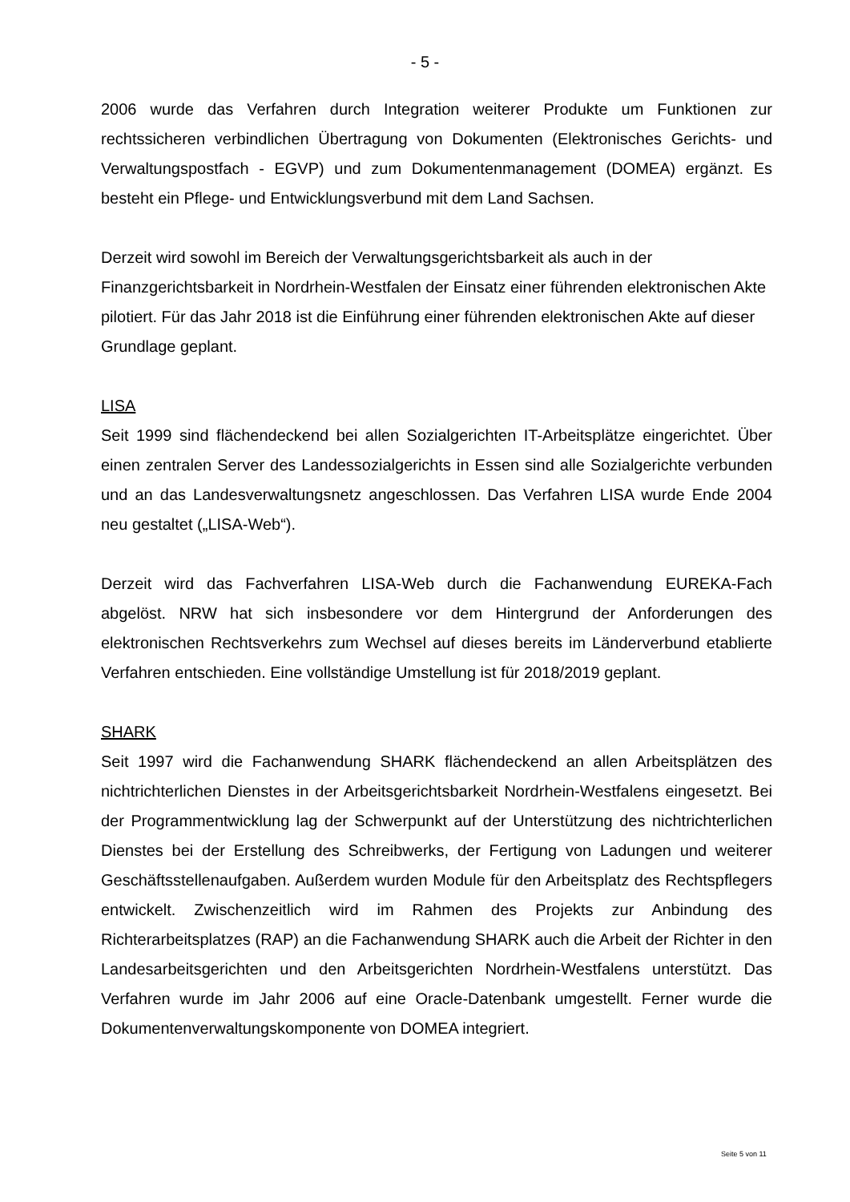- 5 -
2006 wurde das Verfahren durch Integration weiterer Produkte um Funktionen zur rechtssicheren verbindlichen Übertragung von Dokumenten (Elektronisches Gerichts- und Verwaltungspostfach - EGVP) und zum Dokumentenmanagement (DOMEA) ergänzt. Es besteht ein Pflege- und Entwicklungsverbund mit dem Land Sachsen.
Derzeit wird sowohl im Bereich der Verwaltungsgerichtsbarkeit als auch in der Finanzgerichtsbarkeit in Nordrhein-Westfalen der Einsatz einer führenden elektronischen Akte pilotiert. Für das Jahr 2018 ist die Einführung einer führenden elektronischen Akte auf dieser Grundlage geplant.
LISA
Seit 1999 sind flächendeckend bei allen Sozialgerichten IT-Arbeitsplätze eingerichtet. Über einen zentralen Server des Landessozialgerichts in Essen sind alle Sozialgerichte verbunden und an das Landesverwaltungsnetz angeschlossen. Das Verfahren LISA wurde Ende 2004 neu gestaltet („LISA-Web“).
Derzeit wird das Fachverfahren LISA-Web durch die Fachanwendung EUREKA-Fach abgelöst. NRW hat sich insbesondere vor dem Hintergrund der Anforderungen des elektronischen Rechtsverkehrs zum Wechsel auf dieses bereits im Länderverbund etablierte Verfahren entschieden. Eine vollständige Umstellung ist für 2018/2019 geplant.
SHARK
Seit 1997 wird die Fachanwendung SHARK flächendeckend an allen Arbeitsplätzen des nichtrichterlichen Dienstes in der Arbeitsgerichtsbarkeit Nordrhein-Westfalens eingesetzt. Bei der Programmentwicklung lag der Schwerpunkt auf der Unterstützung des nichtrichterlichen Dienstes bei der Erstellung des Schreibwerks, der Fertigung von Ladungen und weiterer Geschäftsstellenaufgaben. Außerdem wurden Module für den Arbeitsplatz des Rechtspflegers entwickelt. Zwischenzeitlich wird im Rahmen des Projekts zur Anbindung des Richterarbeitsplatzes (RAP) an die Fachanwendung SHARK auch die Arbeit der Richter in den Landesarbeitsgerichten und den Arbeitsgerichten Nordrhein-Westfalens unterstützt. Das Verfahren wurde im Jahr 2006 auf eine Oracle-Datenbank umgestellt. Ferner wurde die Dokumentenverwaltungskomponente von DOMEA integriert.
Seite 5 von 11